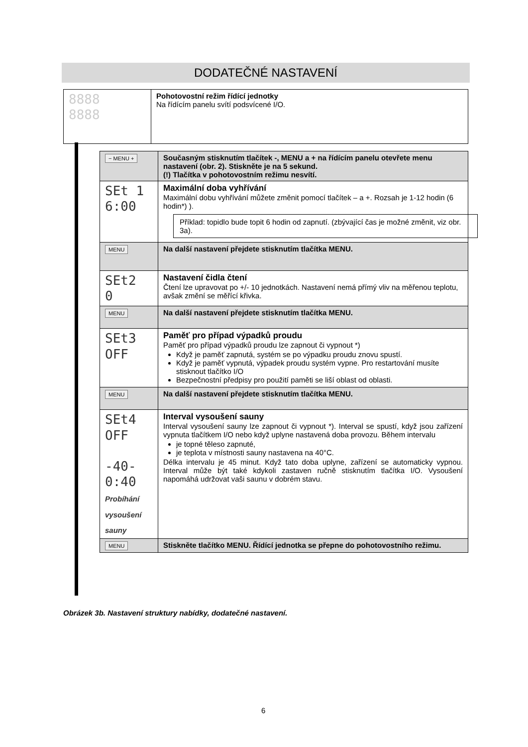DODATEČNÉ NASTAVENÍ
| 8888 8888 | Pohotovostní režim řídící jednotky Na řídícím panelu svítí podsvícené I/O. |
| − MENU + | Současným stisknutím tlačítek -, MENU a + na řídícím panelu otevřete menu nastavení (obr. 2). Stiskněte je na 5 sekund. (!) Tlačítka v pohotovostním režimu nesvítí. |
| SEt 1 6:00 | Maximální doba vyhřívání Maximální dobu vyhřívání můžete změnit pomocí tlačítek – a +. Rozsah je 1-12 hodin (6 hodin*) ). Příklad: topidlo bude topit 6 hodin od zapnutí. (zbývající čas je možné změnit, viz obr. 3a). |
| MENU | Na další nastavení přejdete stisknutím tlačítka MENU. |
| SEt2 0 | Nastavení čidla čtení Čtení lze upravovat po +/- 10 jednotkách. Nastavení nemá přímý vliv na měřenou teplotu, avšak změní se měřící křivka. |
| MENU | Na další nastavení přejdete stisknutím tlačítka MENU. |
| SEt3 OFF | Paměť pro případ výpadků proudu Paměť pro případ výpadků proudu lze zapnout či vypnout *) Když je paměť zapnutá, systém se po výpadku proudu znovu spustí. Když je paměť vypnutá, výpadek proudu systém vypne. Pro restartování musíte stisknout tlačítko I/O Bezpečnostní předpisy pro použití paměti se liší oblast od oblasti. |
| MENU | Na další nastavení přejdete stisknutím tlačítka MENU. |
| SEt4 OFF -40- 0:40 Probíhání vysoušení sauny | Interval vysoušení sauny Interval vysoušení sauny lze zapnout či vypnout *). Interval se spustí, když jsou zařízení vypnuta tlačítkem I/O nebo když uplyne nastavená doba provozu. Během intervalu je topné těleso zapnuté, je teplota v místnosti sauny nastavena na 40°C. Délka intervalu je 45 minut. Když tato doba uplyne, zařízení se automaticky vypnou. Interval může být také kdykoli zastaven ručně stisknutím tlačítka I/O. Vysoušení napomáhá udržovat vaši saunu v dobrém stavu. |
| MENU | Stiskněte tlačítko MENU. Řídící jednotka se přepne do pohotovostního režimu. |
Obrázek 3b. Nastavení struktury nabídky, dodatečné nastavení.
6